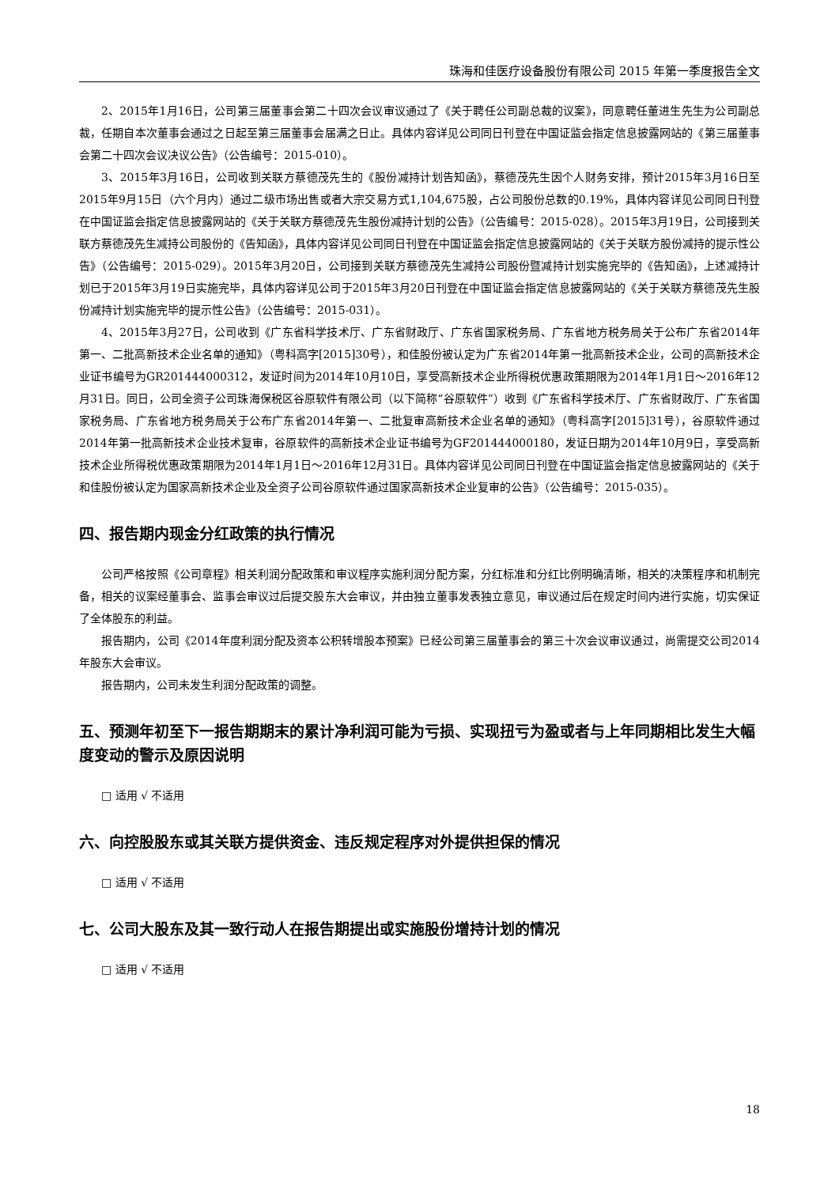珠海和佳医疗设备股份有限公司 2015 年第一季度报告全文
2、2015年1月16日，公司第三届董事会第二十四次会议审议通过了《关于聘任公司副总裁的议案》，同意聘任董进生先生为公司副总裁，任期自本次董事会通过之日起至第三届董事会届满之日止。具体内容详见公司同日刊登在中国证监会指定信息披露网站的《第三届董事会第二十四次会议决议公告》（公告编号：2015-010）。
3、2015年3月16日，公司收到关联方蔡德茂先生的《股份减持计划告知函》，蔡德茂先生因个人财务安排，预计2015年3月16日至2015年9月15日（六个月内）通过二级市场出售或者大宗交易方式1,104,675股，占公司股份总数的0.19%，具体内容详见公司同日刊登在中国证监会指定信息披露网站的《关于关联方蔡德茂先生股份减持计划的公告》（公告编号：2015-028）。2015年3月19日，公司接到关联方蔡德茂先生减持公司股份的《告知函》，具体内容详见公司同日刊登在中国证监会指定信息披露网站的《关于关联方股份减持的提示性公告》（公告编号：2015-029）。2015年3月20日，公司接到关联方蔡德茂先生减持公司股份暨减持计划实施完毕的《告知函》，上述减持计划已于2015年3月19日实施完毕，具体内容详见公司于2015年3月20日刊登在中国证监会指定信息披露网站的《关于关联方蔡德茂先生股份减持计划实施完毕的提示性公告》（公告编号：2015-031）。
4、2015年3月27日，公司收到《广东省科学技术厅、广东省财政厅、广东省国家税务局、广东省地方税务局关于公布广东省2014年第一、二批高新技术企业名单的通知》（粤科高字[2015]30号），和佳股份被认定为广东省2014年第一批高新技术企业，公司的高新技术企业证书编号为GR201444000312，发证时间为2014年10月10日，享受高新技术企业所得税优惠政策期限为2014年1月1日～2016年12月31日。同日，公司全资子公司珠海保税区谷原软件有限公司（以下简称“谷原软件”）收到《广东省科学技术厅、广东省财政厅、广东省国家税务局、广东省地方税务局关于公布广东省2014年第一、二批复审高新技术企业名单的通知》（粤科高字[2015]31号），谷原软件通过2014年第一批高新技术企业技术复审，谷原软件的高新技术企业证书编号为GF201444000180，发证日期为2014年10月9日，享受高新技术企业所得税优惠政策期限为2014年1月1日～2016年12月31日。具体内容详见公司同日刊登在中国证监会指定信息披露网站的《关于和佳股份被认定为国家高新技术企业及全资子公司谷原软件通过国家高新技术企业复审的公告》（公告编号：2015-035）。
四、报告期内现金分红政策的执行情况
公司严格按照《公司章程》相关利润分配政策和审议程序实施利润分配方案，分红标准和分红比例明确清晰，相关的决策程序和机制完备，相关的议案经董事会、监事会审议过后提交股东大会审议，并由独立董事发表独立意见，审议通过后在规定时间内进行实施，切实保证了全体股东的利益。
报告期内，公司《2014年度利润分配及资本公积转增股本预案》已经公司第三届董事会的第三十次会议审议通过，尚需提交公司2014年股东大会审议。
报告期内，公司未发生利润分配政策的调整。
五、预测年初至下一报告期期末的累计净利润可能为亏损、实现扭亏为盈或者与上年同期相比发生大幅度变动的警示及原因说明
□ 适用 √ 不适用
六、向控股股东或其关联方提供资金、违反规定程序对外提供担保的情况
□ 适用 √ 不适用
七、公司大股东及其一致行动人在报告期提出或实施股份增持计划的情况
□ 适用 √ 不适用
18